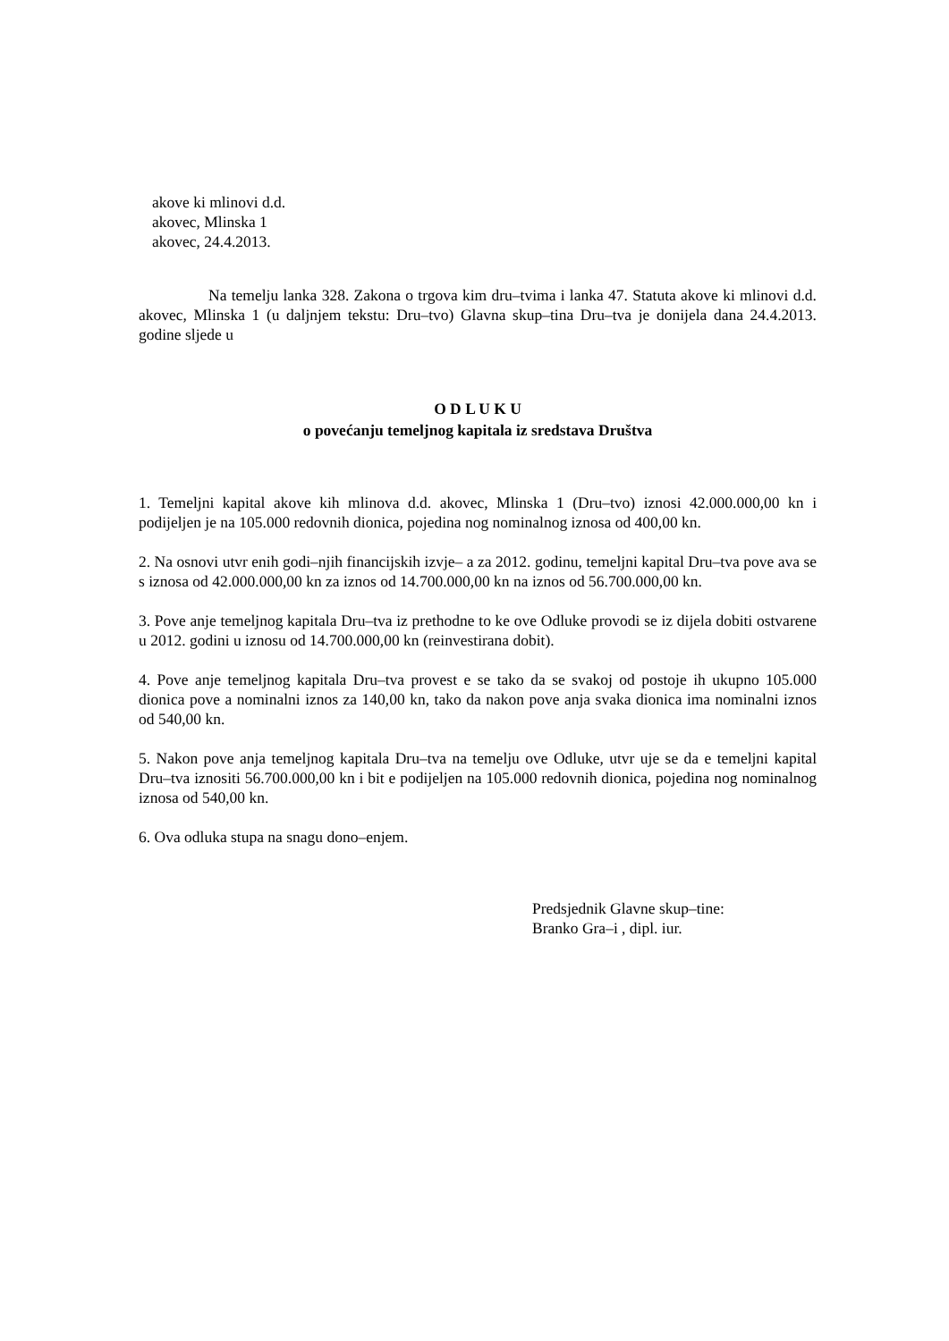akove ki mlinovi d.d.
akovec, Mlinska 1
akovec, 24.4.2013.
Na temelju lanka 328. Zakona o trgova kim dru–tvima i lanka 47. Statuta akove ki mlinovi d.d. akovec, Mlinska 1 (u daljnjem tekstu: Dru–tvo) Glavna skup–tina Dru–tva je donijela dana 24.4.2013. godine sljede u
O D L U K U
o povećanju temeljnog kapitala iz sredstava Društva
1. Temeljni kapital akove kih mlinova d.d. akovec, Mlinska 1 (Dru–tvo) iznosi 42.000.000,00 kn i podijeljen je na 105.000 redovnih dionica, pojedina nog nominalnog iznosa od 400,00 kn.
2. Na osnovi utvr enih godi–njih financijskih izvje– a za 2012. godinu, temeljni kapital Dru–tva pove ava se s iznosa od 42.000.000,00 kn za iznos od 14.700.000,00 kn na iznos od 56.700.000,00 kn.
3. Pove anje temeljnog kapitala Dru–tva iz prethodne to ke ove Odluke provodi se iz dijela dobiti ostvarene u 2012. godini u iznosu od 14.700.000,00 kn (reinvestirana dobit).
4. Pove anje temeljnog kapitala Dru–tva provest e se tako da se svakoj od postoje ih ukupno 105.000 dionica pove a nominalni iznos za 140,00 kn, tako da nakon pove anja svaka dionica ima nominalni iznos od 540,00 kn.
5. Nakon pove anja temeljnog kapitala Dru–tva na temelju ove Odluke, utvr uje se da e temeljni kapital Dru–tva iznositi 56.700.000,00 kn i bit e podijeljen na 105.000 redovnih dionica, pojedina nog nominalnog iznosa od 540,00 kn.
6. Ova odluka stupa na snagu dono–enjem.
Predsjednik Glavne skup–tine:
Branko Gra–i , dipl. iur.